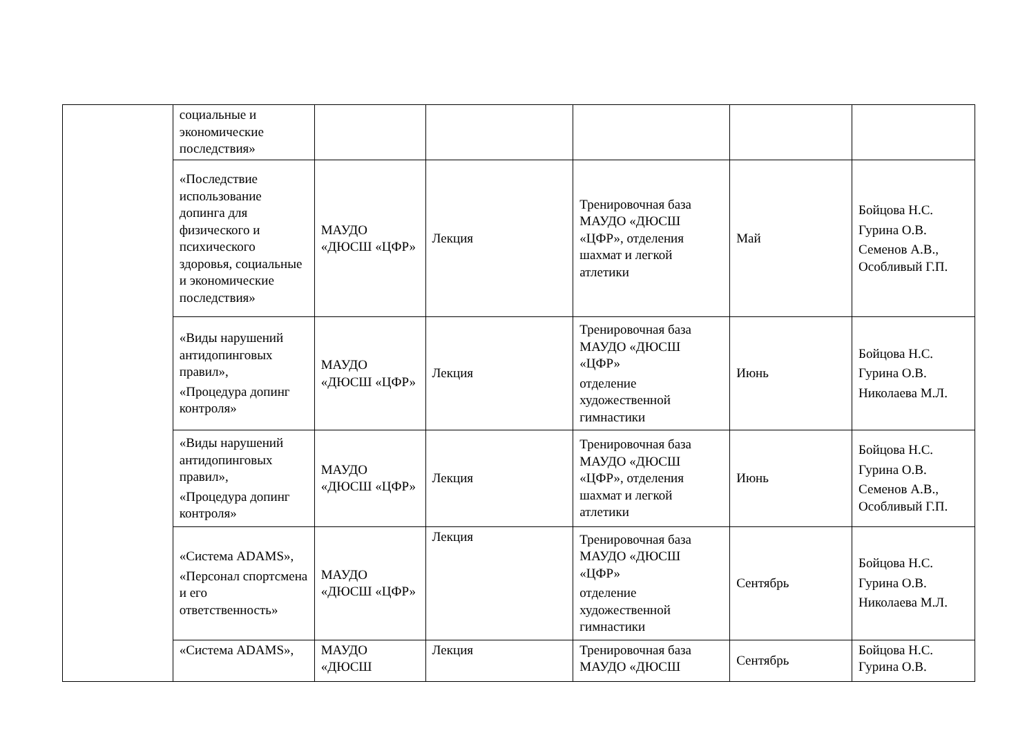| | социальные и экономические последствия» | | | | | |
| | «Последствие использование допинга для физического и психического здоровья, социальные и экономические последствия» | МАУДО «ДЮСШ «ЦФР» | Лекция | Тренировочная база МАУДО «ДЮСШ «ЦФР», отделения шахмат и легкой атлетики | Май | Бойцова Н.С. Гурина О.В. Семенов А.В., Особливый Г.П. |
| | «Виды нарушений антидопинговых правил», «Процедура допинг контроля» | МАУДО «ДЮСШ «ЦФР» | Лекция | Тренировочная база МАУДО «ДЮСШ «ЦФР» отделение художественной гимнастики | Июнь | Бойцова Н.С. Гурина О.В. Николаева М.Л. |
| | «Виды нарушений антидопинговых правил», «Процедура допинг контроля» | МАУДО «ДЮСШ «ЦФР» | Лекция | Тренировочная база МАУДО «ДЮСШ «ЦФР», отделения шахмат и легкой атлетики | Июнь | Бойцова Н.С. Гурина О.В. Семенов А.В., Особливый Г.П. |
| | «Система ADAMS», «Персонал спортсмена и его ответственность» | МАУДО «ДЮСШ «ЦФР» | Лекция | Тренировочная база МАУДО «ДЮСШ «ЦФР» отделение художественной гимнастики | Сентябрь | Бойцова Н.С. Гурина О.В. Николаева М.Л. |
| | «Система ADAMS», | МАУДО «ДЮСШ | Лекция | Тренировочная база МАУДО «ДЮСШ | Сентябрь | Бойцова Н.С. Гурина О.В. |